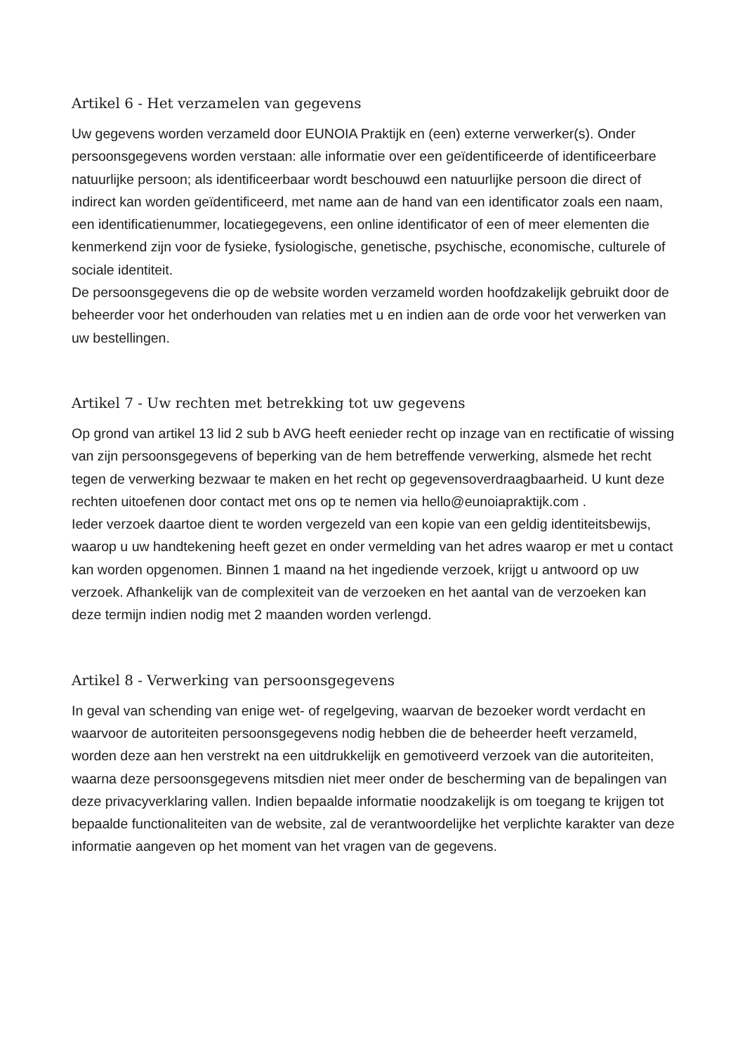Artikel 6 - Het verzamelen van gegevens
Uw gegevens worden verzameld door EUNOIA Praktijk en (een) externe verwerker(s). Onder persoonsgegevens worden verstaan: alle informatie over een geïdentificeerde of identificeerbare natuurlijke persoon; als identificeerbaar wordt beschouwd een natuurlijke persoon die direct of indirect kan worden geïdentificeerd, met name aan de hand van een identificator zoals een naam, een identificatienummer, locatiegegevens, een online identificator of een of meer elementen die kenmerkend zijn voor de fysieke, fysiologische, genetische, psychische, economische, culturele of sociale identiteit.
De persoonsgegevens die op de website worden verzameld worden hoofdzakelijk gebruikt door de beheerder voor het onderhouden van relaties met u en indien aan de orde voor het verwerken van uw bestellingen.
Artikel 7 - Uw rechten met betrekking tot uw gegevens
Op grond van artikel 13 lid 2 sub b AVG heeft eenieder recht op inzage van en rectificatie of wissing van zijn persoonsgegevens of beperking van de hem betreffende verwerking, alsmede het recht tegen de verwerking bezwaar te maken en het recht op gegevensoverdraagbaarheid. U kunt deze rechten uitoefenen door contact met ons op te nemen via hello@eunoiapraktijk.com .
Ieder verzoek daartoe dient te worden vergezeld van een kopie van een geldig identiteitsbewijs, waarop u uw handtekening heeft gezet en onder vermelding van het adres waarop er met u contact kan worden opgenomen. Binnen 1 maand na het ingediende verzoek, krijgt u antwoord op uw verzoek. Afhankelijk van de complexiteit van de verzoeken en het aantal van de verzoeken kan deze termijn indien nodig met 2 maanden worden verlengd.
Artikel 8 - Verwerking van persoonsgegevens
In geval van schending van enige wet- of regelgeving, waarvan de bezoeker wordt verdacht en waarvoor de autoriteiten persoonsgegevens nodig hebben die de beheerder heeft verzameld, worden deze aan hen verstrekt na een uitdrukkelijk en gemotiveerd verzoek van die autoriteiten, waarna deze persoonsgegevens mitsdien niet meer onder de bescherming van de bepalingen van deze privacyverklaring vallen. Indien bepaalde informatie noodzakelijk is om toegang te krijgen tot bepaalde functionaliteiten van de website, zal de verantwoordelijke het verplichte karakter van deze informatie aangeven op het moment van het vragen van de gegevens.